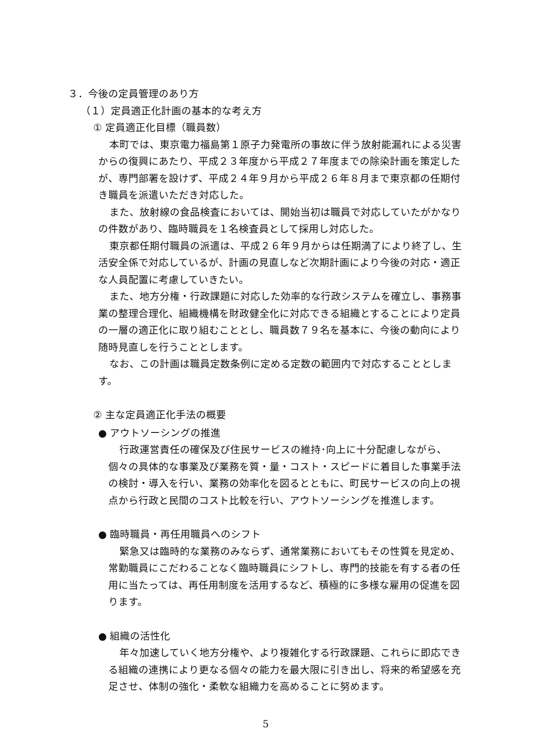３．今後の定員管理のあり方
（１）定員適正化計画の基本的な考え方
① 定員適正化目標（職員数）
本町では、東京電力福島第１原子力発電所の事故に伴う放射能漏れによる災害からの復興にあたり、平成２３年度から平成２７年度までの除染計画を策定したが、専門部署を設けず、平成２４年９月から平成２６年８月まで東京都の任期付き職員を派遣いただき対応した。
また、放射線の食品検査においては、開始当初は職員で対応していたがかなりの件数があり、臨時職員を１名検査員として採用し対応した。
東京都任期付職員の派遣は、平成２６年９月からは任期満了により終了し、生活安全係で対応しているが、計画の見直しなど次期計画により今後の対応・適正な人員配置に考慮していきたい。
また、地方分権・行政課題に対応した効率的な行政システムを確立し、事務事業の整理合理化、組織機構を財政健全化に対応できる組織とすることにより定員の一層の適正化に取り組むこととし、職員数７９名を基本に、今後の動向により随時見直しを行うこととします。
なお、この計画は職員定数条例に定める定数の範囲内で対応することとします。
② 主な定員適正化手法の概要
● アウトソーシングの推進
行政運営責任の確保及び住民サービスの維持･向上に十分配慮しながら、個々の具体的な事業及び業務を質・量・コスト・スピードに着目した事業手法の検討・導入を行い、業務の効率化を図るとともに、町民サービスの向上の視点から行政と民間のコスト比較を行い、アウトソーシングを推進します。
● 臨時職員・再任用職員へのシフト
緊急又は臨時的な業務のみならず、通常業務においてもその性質を見定め、常勤職員にこだわることなく臨時職員にシフトし、専門的技能を有する者の任用に当たっては、再任用制度を活用するなど、積極的に多様な雇用の促進を図ります。
● 組織の活性化
年々加速していく地方分権や、より複雑化する行政課題、これらに即応できる組織の連携により更なる個々の能力を最大限に引き出し、将来的希望感を充足させ、体制の強化・柔軟な組織力を高めることに努めます。
5